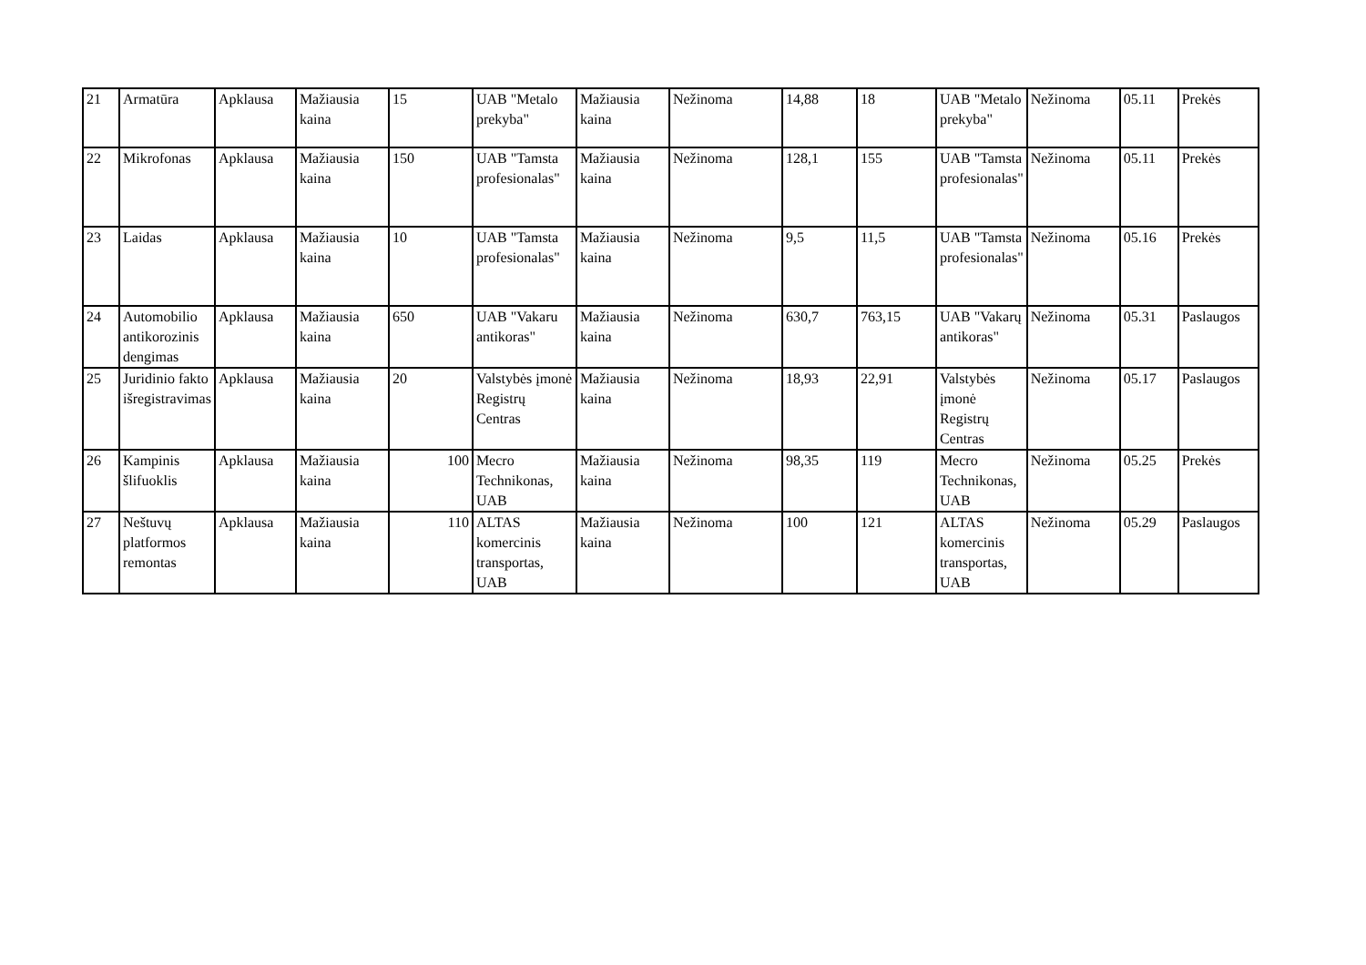| 21 | Armatūra | Apklausa | Mažiausia kaina | 15 | UAB "Metalo prekyba" | Mažiausia kaina | Nežinoma | 14,88 | 18 | UAB "Metalo prekyba" | Nežinoma | 05.11 | Prekės |
| 22 | Mikrofonas | Apklausa | Mažiausia kaina | 150 | UAB "Tamsta profesionalas" | Mažiausia kaina | Nežinoma | 128,1 | 155 | UAB "Tamsta profesionalas" | Nežinoma | 05.11 | Prekės |
| 23 | Laidas | Apklausa | Mažiausia kaina | 10 | UAB "Tamsta profesionalas" | Mažiausia kaina | Nežinoma | 9,5 | 11,5 | UAB "Tamsta profesionalas" | Nežinoma | 05.16 | Prekės |
| 24 | Automobilio antikorozinis dengimas | Apklausa | Mažiausia kaina | 650 | UAB "Vakaru antikoras" | Mažiausia kaina | Nežinoma | 630,7 | 763,15 | UAB "Vakarų antikoras" | Nežinoma | 05.31 | Paslaugos |
| 25 | Juridinio fakto išregistravimas | Apklausa | Mažiausia kaina | 20 | Valstybės įmonė Registrų Centras | Mažiausia kaina | Nežinoma | 18,93 | 22,91 | Valstybės įmonė Registrų Centras | Nežinoma | 05.17 | Paslaugos |
| 26 | Kampinis šlifuoklis | Apklausa | Mažiausia kaina | 100 | Mecro Technikonas, UAB | Mažiausia kaina | Nežinoma | 98,35 | 119 | Mecro Technikonas, UAB | Nežinoma | 05.25 | Prekės |
| 27 | Neštuvų platformos remontas | Apklausa | Mažiausia kaina | 110 | ALTAS komercinis transportas, UAB | Mažiausia kaina | Nežinoma | 100 | 121 | ALTAS komercinis transportas, UAB | Nežinoma | 05.29 | Paslaugos |